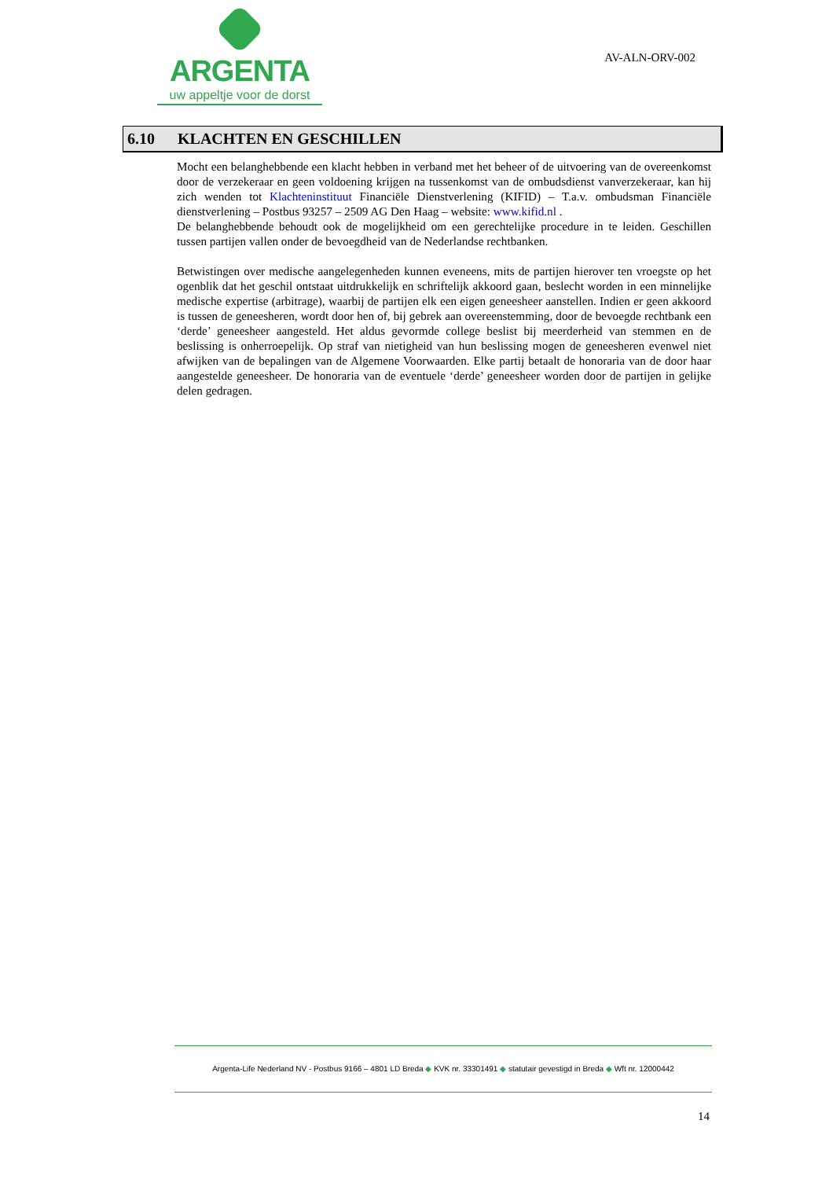ARGENTA
uw appeltje voor de dorst
AV-ALN-ORV-002
6.10 KLACHTEN EN GESCHILLEN
Mocht een belanghebbende een klacht hebben in verband met het beheer of de uitvoering van de overeenkomst door de verzekeraar en geen voldoening krijgen na tussenkomst van de ombudsdienst vanverzekeraar, kan hij zich wenden tot Klachteninstituut Financiële Dienstverlening (KIFID) – T.a.v. ombudsman Financiële dienstverlening – Postbus 93257 – 2509 AG Den Haag – website: www.kifid.nl .
De belanghebbende behoudt ook de mogelijkheid om een gerechtelijke procedure in te leiden. Geschillen tussen partijen vallen onder de bevoegdheid van de Nederlandse rechtbanken.
Betwistingen over medische aangelegenheden kunnen eveneens, mits de partijen hierover ten vroegste op het ogenblik dat het geschil ontstaat uitdrukkelijk en schriftelijk akkoord gaan, beslecht worden in een minnelijke medische expertise (arbitrage), waarbij de partijen elk een eigen geneesheer aanstellen. Indien er geen akkoord is tussen de geneesheren, wordt door hen of, bij gebrek aan overeenstemming, door de bevoegde rechtbank een ‘derde’ geneesheer aangesteld. Het aldus gevormde college beslist bij meerderheid van stemmen en de beslissing is onherroepelijk. Op straf van nietigheid van hun beslissing mogen de geneesheren evenwel niet afwijken van de bepalingen van de Algemene Voorwaarden. Elke partij betaalt de honoraria van de door haar aangestelde geneesheer. De honoraria van de eventuele ‘derde’ geneesheer worden door de partijen in gelijke delen gedragen.
Argenta-Life Nederland NV - Postbus 9166 – 4801 LD Breda ◆ KVK nr. 33301491 ◆ statutair gevestigd in Breda ◆ Wft nr. 12000442
14